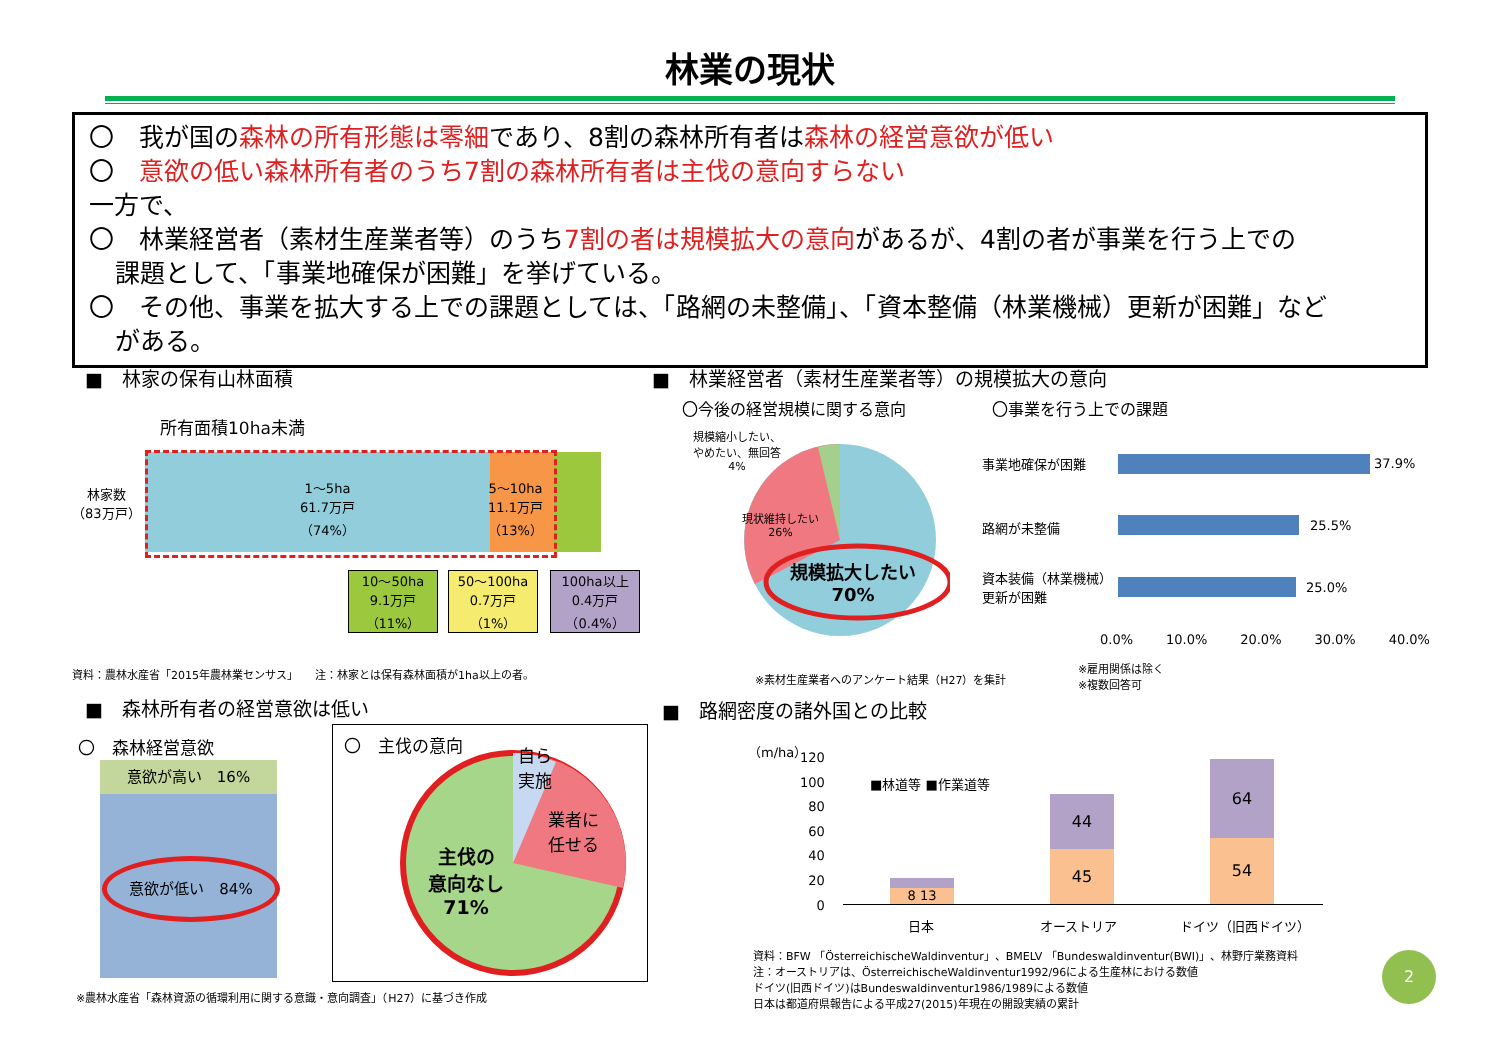林業の現状
〇　我が国の森林の所有形態は零細であり、8割の森林所有者は森林の経営意欲が低い
〇　意欲の低い森林所有者のうち7割の森林所有者は主伐の意向すらない
一方で、
〇　林業経営者（素材生産業者等）のうち7割の者は規模拡大の意向があるが、4割の者が事業を行う上での
課題として、「事業地確保が困難」を挙げている。
〇　その他、事業を拡大する上での課題としては、「路網の未整備」、「資本整備（林業機械）更新が困難」など
がある。
■　林家の保有山林面積
所有面積10ha未満
林家数
（83万戸）
1～5ha
61.7万戸
（74%）
5～10ha
11.1万戸
（13%）
10～50ha
9.1万戸
（11%）
50～100ha
0.7万戸
（1%）
100ha以上
0.4万戸
（0.4%）
資料：農林水産省「2015年農林業センサス」　　注：林家とは保有森林面積が1ha以上の者。
■　林業経営者（素材生産業者等）の規模拡大の意向
〇今後の経営規模に関する意向 〇事業を行う上での課題
規模縮小したい、
やめたい、無回答
4%
現状維持したい
26%
規模拡大したい
70%
事業地確保が困難
路網が未整備
資本装備（林業機械）
更新が困難
37.9%
25.5%
25.0%
0.0% 10.0% 20.0% 30.0% 40.0%
※素材生産業者へのアンケート結果（H27）を集計
※雇用関係は除く
※複数回答可
■　森林所有者の経営意欲は低い
〇　森林経営意欲
意欲が高い　16%
意欲が低い　84%
〇　主伐の意向
自ら
実施
業者に
任せる
主伐の
意向なし
71%
※農林水産省「森林資源の循環利用に関する意識・意向調査」（H27）に基づき作成
■　路網密度の諸外国との比較
（m/ha）
120
100
80
60
40
20
0
■林道等 ■作業道等
8 13
44
45
64
54
日本 オーストリア ドイツ（旧西ドイツ）
資料：BFW 「ÖsterreichischeWaldinventur」、BMELV 「Bundeswaldinventur(BWI)」、林野庁業務資料
注：オーストリアは、ÖsterreichischeWaldinventur1992/96による生産林における数値
ドイツ(旧西ドイツ)はBundeswaldinventur1986/1989による数値
日本は都道府県報告による平成27(2015)年現在の開設実績の累計
2